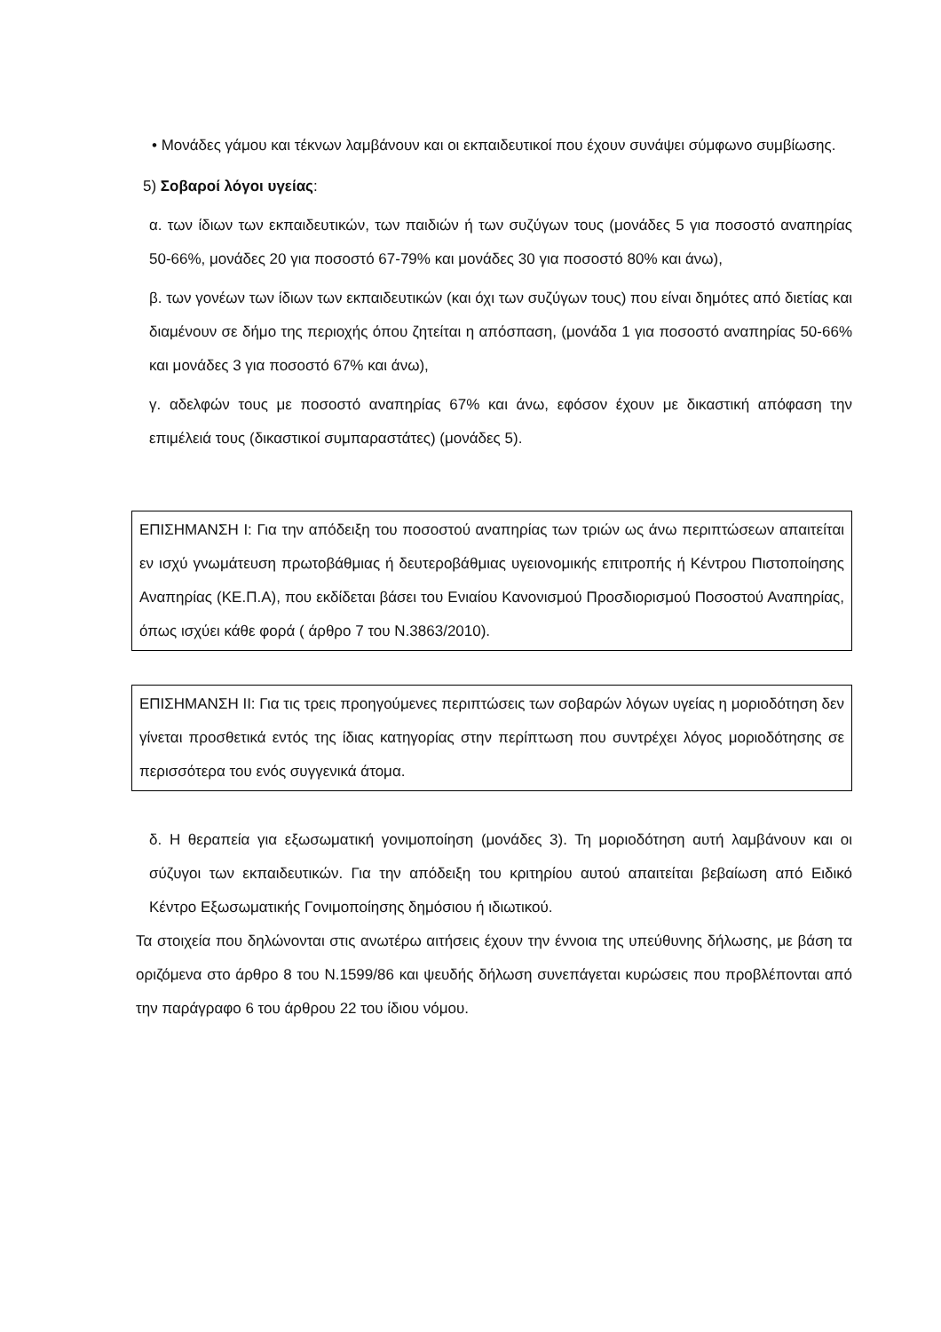• Μονάδες γάμου και τέκνων λαμβάνουν και οι εκπαιδευτικοί που έχουν συνάψει σύμφωνο συμβίωσης.
5) Σοβαροί λόγοι υγείας:
α. των ίδιων των εκπαιδευτικών, των παιδιών ή των συζύγων τους (μονάδες 5 για ποσοστό αναπηρίας 50-66%, μονάδες 20 για ποσοστό 67-79% και μονάδες 30 για ποσοστό 80% και άνω),
β. των γονέων των ίδιων των εκπαιδευτικών (και όχι των συζύγων τους) που είναι δημότες από διετίας και διαμένουν σε δήμο της περιοχής όπου ζητείται η απόσπαση, (μονάδα 1 για ποσοστό αναπηρίας 50-66% και μονάδες 3 για ποσοστό 67% και άνω),
γ. αδελφών τους με ποσοστό αναπηρίας 67% και άνω, εφόσον έχουν με δικαστική απόφαση την επιμέλειά τους (δικαστικοί συμπαραστάτες) (μονάδες 5).
ΕΠΙΣΗΜΑΝΣΗ Ι: Για την απόδειξη του ποσοστού αναπηρίας των τριών ως άνω περιπτώσεων απαιτείται εν ισχύ γνωμάτευση πρωτοβάθμιας ή δευτεροβάθμιας υγειονομικής επιτροπής ή Κέντρου Πιστοποίησης Αναπηρίας (ΚΕ.Π.Α), που εκδίδεται βάσει του Ενιαίου Κανονισμού Προσδιορισμού Ποσοστού Αναπηρίας, όπως ισχύει κάθε φορά ( άρθρο 7 του Ν.3863/2010).
ΕΠΙΣΗΜΑΝΣΗ ΙΙ: Για τις τρεις προηγούμενες περιπτώσεις των σοβαρών λόγων υγείας η μοριοδότηση δεν γίνεται προσθετικά εντός της ίδιας κατηγορίας στην περίπτωση που συντρέχει λόγος μοριοδότησης σε περισσότερα του ενός συγγενικά άτομα.
δ. Η θεραπεία για εξωσωματική γονιμοποίηση (μονάδες 3). Τη μοριοδότηση αυτή λαμβάνουν και οι σύζυγοι των εκπαιδευτικών. Για την απόδειξη του κριτηρίου αυτού απαιτείται βεβαίωση από Ειδικό Κέντρο Εξωσωματικής Γονιμοποίησης δημόσιου ή ιδιωτικού.
Τα στοιχεία που δηλώνονται στις ανωτέρω αιτήσεις έχουν την έννοια της υπεύθυνης δήλωσης, με βάση τα οριζόμενα στο άρθρο 8 του Ν.1599/86 και ψευδής δήλωση συνεπάγεται κυρώσεις που προβλέπονται από την παράγραφο 6 του άρθρου 22 του ίδιου νόμου.